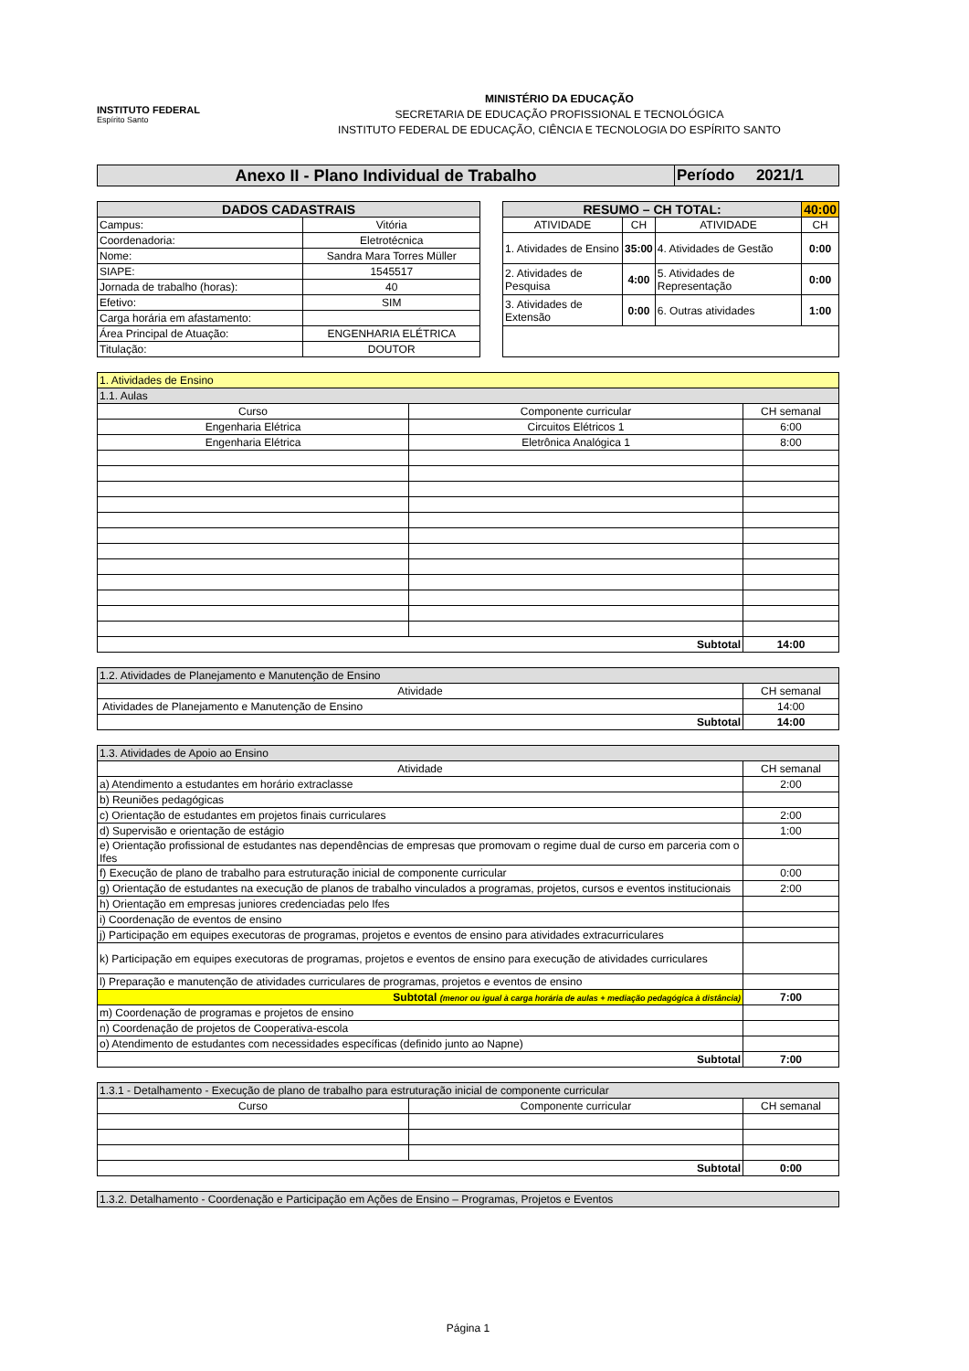INSTITUTO FEDERAL
Espírito Santo
MINISTÉRIO DA EDUCAÇÃO
SECRETARIA DE EDUCAÇÃO PROFISSIONAL E TECNOLÓGICA
INSTITUTO FEDERAL DE EDUCAÇÃO, CIÊNCIA E TECNOLOGIA DO ESPÍRITO SANTO
| Anexo II - Plano Individual de Trabalho | Período 2021/1 |
| DADOS CADASTRAIS | |
| Campus: | Vitória |
| Coordenadoria: | Eletrotécnica |
| Nome: | Sandra Mara Torres Müller |
| SIAPE: | 1545517 |
| Jornada de trabalho (horas): | 40 |
| Efetivo: | SIM |
| Carga horária em afastamento: | |
| Área Principal de Atuação: | ENGENHARIA ELÉTRICA |
| Titulação: | DOUTOR |
| RESUMO – CH TOTAL: | | | 40:00 |
| ATIVIDADE | CH | ATIVIDADE | CH |
| 1. Atividades de Ensino | 35:00 | 4. Atividades de Gestão | 0:00 |
| 2. Atividades de Pesquisa | 4:00 | 5. Atividades de Representação | 0:00 |
| 3. Atividades de Extensão | 0:00 | 6. Outras atividades | 1:00 |
| 1. Atividades de Ensino | | |
| 1.1. Aulas | | |
| Curso | Componente curricular | CH semanal |
| Engenharia Elétrica | Circuitos Elétricos 1 | 6:00 |
| Engenharia Elétrica | Eletrônica Analógica 1 | 8:00 |
| Subtotal | | 14:00 |
| 1.2. Atividades de Planejamento e Manutenção de Ensino | |
| Atividade | CH semanal |
| Atividades de Planejamento e Manutenção de Ensino | 14:00 |
| Subtotal | 14:00 |
| 1.3. Atividades de Apoio ao Ensino | |
| Atividade | CH semanal |
| a) Atendimento a estudantes em horário extraclasse | 2:00 |
| b) Reuniões pedagógicas | |
| c) Orientação de estudantes em projetos finais curriculares | 2:00 |
| d) Supervisão e orientação de estágio | 1:00 |
| e) Orientação profissional de estudantes nas dependências de empresas que promovam o regime dual de curso em parceria com o Ifes | |
| f) Execução de plano de trabalho para estruturação inicial de componente curricular | 0:00 |
| g) Orientação de estudantes na execução de planos de trabalho vinculados a programas, projetos, cursos e eventos institucionais | 2:00 |
| h) Orientação em empresas juniores credenciadas pelo Ifes | |
| i) Coordenação de eventos de ensino | |
| j) Participação em equipes executoras de programas, projetos e eventos de ensino para atividades extracurriculares | |
| k) Participação em equipes executoras de programas, projetos e eventos de ensino para execução de atividades curriculares | |
| l) Preparação e manutenção de atividades curriculares de programas, projetos e eventos de ensino | |
| Subtotal (menor ou igual à carga horária de aulas + mediação pedagógica à distância) | 7:00 |
| m) Coordenação de programas e projetos de ensino | |
| n) Coordenação de projetos de Cooperativa-escola | |
| o) Atendimento de estudantes com necessidades específicas (definido junto ao Napne) | |
| Subtotal | 7:00 |
| 1.3.1 - Detalhamento - Execução de plano de trabalho para estruturação inicial de componente curricular | | |
| Curso | Componente curricular | CH semanal |
| Subtotal | | 0:00 |
| 1.3.2. Detalhamento - Coordenação e Participação em Ações de Ensino – Programas, Projetos e Eventos |
Página 1